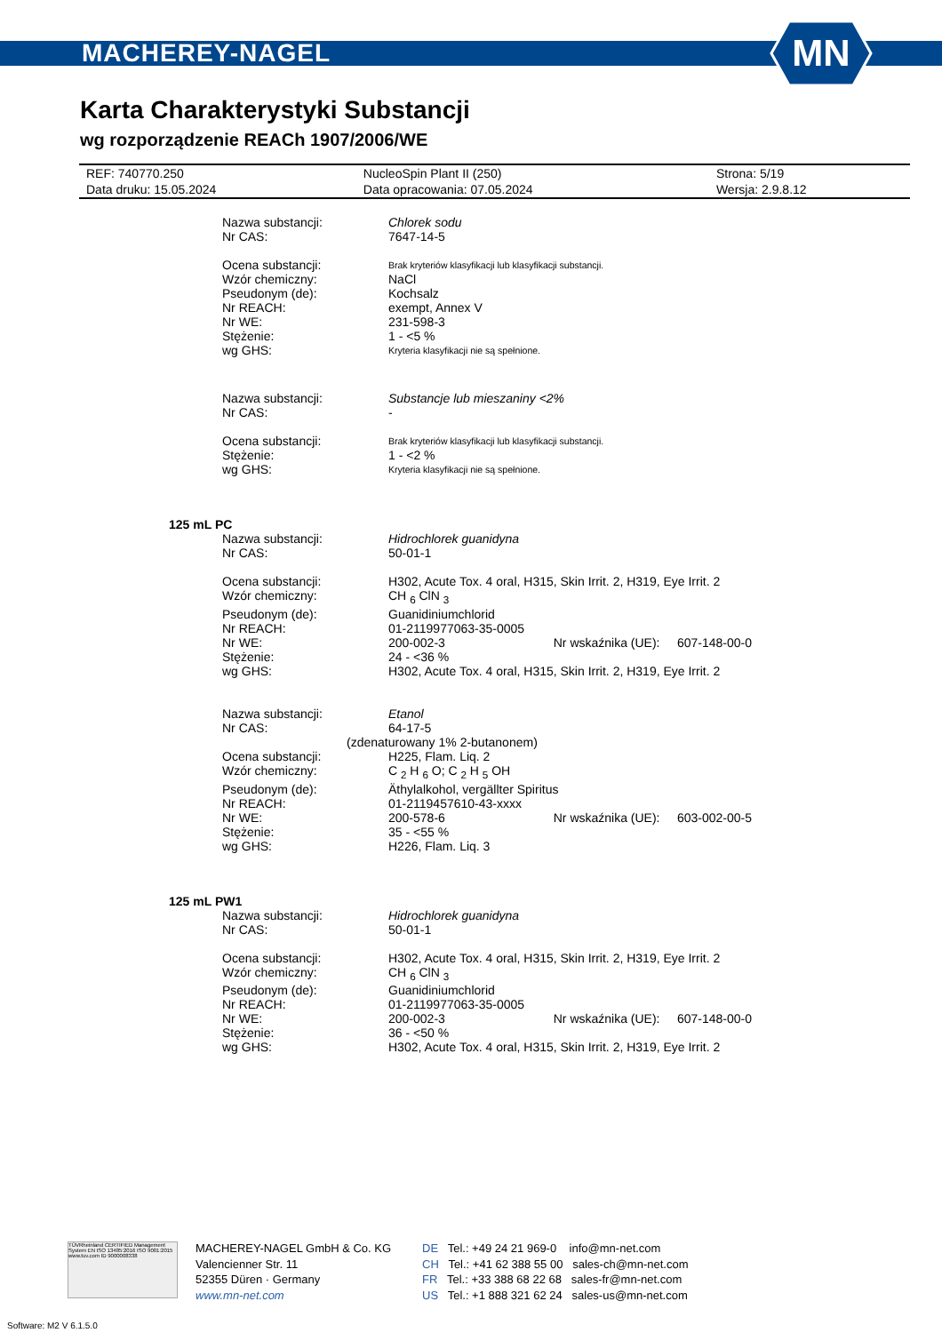MACHEREY-NAGEL
MN
Karta Charakterystyki Substancji
wg rozporządzenie REACh 1907/2006/WE
| REF: 740770.250 | NucleoSpin Plant II (250) | Strona: 5/19 |
| Data druku: 15.05.2024 | Data opracowania: 07.05.2024 | Wersja: 2.9.8.12 |
| Nazwa substancji: | Chlorek sodu |
| Nr CAS: | 7647-14-5 |
| Ocena substancji: | Brak kryteriów klasyfikacji lub klasyfikacji substancji. |
| Wzór chemiczny: | NaCl |
| Pseudonym (de): | Kochsalz |
| Nr REACH: | exempt, Annex V |
| Nr WE: | 231-598-3 |
| Stężenie: | 1 - <5 % |
| wg GHS: | Kryteria klasyfikacji nie są spełnione. |
| Nazwa substancji: | Substancje lub mieszaniny <2% |
| Nr CAS: | - |
| Ocena substancji: | Brak kryteriów klasyfikacji lub klasyfikacji substancji. |
| Stężenie: | 1 - <2 % |
| wg GHS: | Kryteria klasyfikacji nie są spełnione. |
| 125 mL PC | |
| Nazwa substancji: | Hidrochlorek guanidyna |
| Nr CAS: | 50-01-1 |
| Ocena substancji: | H302, Acute Tox. 4 oral, H315, Skin Irrit. 2, H319, Eye Irrit. 2 |
| Wzór chemiczny: | CH <sub>6</sub> ClN <sub>3</sub> |
| Pseudonym (de): | Guanidiniumchlorid |
| Nr REACH: | 01-2119977063-35-0005 |
| Nr WE: | 200-002-3 Nr wskaźnika (UE): 607-148-00-0 |
| Stężenie: | 24 - <36 % |
| wg GHS: | H302, Acute Tox. 4 oral, H315, Skin Irrit. 2, H319, Eye Irrit. 2 |
| Nazwa substancji: | Etanol |
| Nr CAS: | 64-17-5 |
| (zdenaturowany 1% 2-butanonem) | |
| Ocena substancji: | H225, Flam. Liq. 2 |
| Wzór chemiczny: | C <sub>2</sub> H <sub>6</sub> O; C <sub>2</sub> H <sub>5</sub> OH |
| Pseudonym (de): | Äthylalkohol, vergällter Spiritus |
| Nr REACH: | 01-2119457610-43-xxxx |
| Nr WE: | 200-578-6 Nr wskaźnika (UE): 603-002-00-5 |
| Stężenie: | 35 - <55 % |
| wg GHS: | H226, Flam. Liq. 3 |
| 125 mL PW1 | |
| Nazwa substancji: | Hidrochlorek guanidyna |
| Nr CAS: | 50-01-1 |
| Ocena substancji: | H302, Acute Tox. 4 oral, H315, Skin Irrit. 2, H319, Eye Irrit. 2 |
| Wzór chemiczny: | CH <sub>6</sub> ClN <sub>3</sub> |
| Pseudonym (de): | Guanidiniumchlorid |
| Nr REACH: | 01-2119977063-35-0005 |
| Nr WE: | 200-002-3 Nr wskaźnika (UE): 607-148-00-0 |
| Stężenie: | 36 - <50 % |
| wg GHS: | H302, Acute Tox. 4 oral, H315, Skin Irrit. 2, H319, Eye Irrit. 2 |
TÜVRheinland CERTIFIED Management System EN ISO 13485:2016 ISO 9001:2015 www.tuv.com ID 9000008338
MACHEREY-NAGEL GmbH & Co. KG
Valencienner Str. 11
52355 Düren · Germany
www.mn-net.com
DE Tel.: +49 24 21 969-0 info@mn-net.com
CH Tel.: +41 62 388 55 00 sales-ch@mn-net.com
FR Tel.: +33 388 68 22 68 sales-fr@mn-net.com
US Tel.: +1 888 321 62 24 sales-us@mn-net.com
Software: M2 V 6.1.5.0